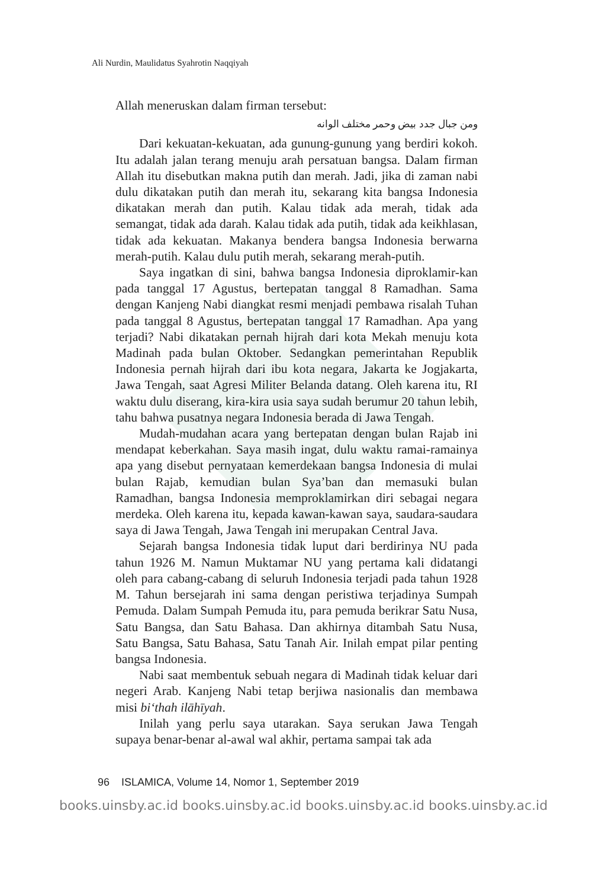Ali Nurdin, Maulidatus Syahrotin Naqqiyah
Allah meneruskan dalam firman tersebut:
ومن جبال جدد بيض وحمر مختلف الوانه
Dari kekuatan-kekuatan, ada gunung-gunung yang berdiri kokoh. Itu adalah jalan terang menuju arah persatuan bangsa. Dalam firman Allah itu disebutkan makna putih dan merah. Jadi, jika di zaman nabi dulu dikatakan putih dan merah itu, sekarang kita bangsa Indonesia dikatakan merah dan putih. Kalau tidak ada merah, tidak ada semangat, tidak ada darah. Kalau tidak ada putih, tidak ada keikhlasan, tidak ada kekuatan. Makanya bendera bangsa Indonesia berwarna merah-putih. Kalau dulu putih merah, sekarang merah-putih.
Saya ingatkan di sini, bahwa bangsa Indonesia diproklamir-kan pada tanggal 17 Agustus, bertepatan tanggal 8 Ramadhan. Sama dengan Kanjeng Nabi diangkat resmi menjadi pembawa risalah Tuhan pada tanggal 8 Agustus, bertepatan tanggal 17 Ramadhan. Apa yang terjadi? Nabi dikatakan pernah hijrah dari kota Mekah menuju kota Madinah pada bulan Oktober. Sedangkan pemerintahan Republik Indonesia pernah hijrah dari ibu kota negara, Jakarta ke Jogjakarta, Jawa Tengah, saat Agresi Militer Belanda datang. Oleh karena itu, RI waktu dulu diserang, kira-kira usia saya sudah berumur 20 tahun lebih, tahu bahwa pusatnya negara Indonesia berada di Jawa Tengah.
Mudah-mudahan acara yang bertepatan dengan bulan Rajab ini mendapat keberkahan. Saya masih ingat, dulu waktu ramai-ramainya apa yang disebut pernyataan kemerdekaan bangsa Indonesia di mulai bulan Rajab, kemudian bulan Sya’ban dan memasuki bulan Ramadhan, bangsa Indonesia memproklamirkan diri sebagai negara merdeka. Oleh karena itu, kepada kawan-kawan saya, saudara-saudara saya di Jawa Tengah, Jawa Tengah ini merupakan Central Java.
Sejarah bangsa Indonesia tidak luput dari berdirinya NU pada tahun 1926 M. Namun Muktamar NU yang pertama kali didatangi oleh para cabang-cabang di seluruh Indonesia terjadi pada tahun 1928 M. Tahun bersejarah ini sama dengan peristiwa terjadinya Sumpah Pemuda. Dalam Sumpah Pemuda itu, para pemuda berikrar Satu Nusa, Satu Bangsa, dan Satu Bahasa. Dan akhirnya ditambah Satu Nusa, Satu Bangsa, Satu Bahasa, Satu Tanah Air. Inilah empat pilar penting bangsa Indonesia.
Nabi saat membentuk sebuah negara di Madinah tidak keluar dari negeri Arab. Kanjeng Nabi tetap berjiwa nasionalis dan membawa misi bi‘thah ilāhīyah.
Inilah yang perlu saya utarakan. Saya serukan Jawa Tengah supaya benar-benar al-awal wal akhir, pertama sampai tak ada
96 ISLAMICA, Volume 14, Nomor 1, September 2019
books.uinsby.ac.id books.uinsby.ac.id books.uinsby.ac.id books.uinsby.ac.id